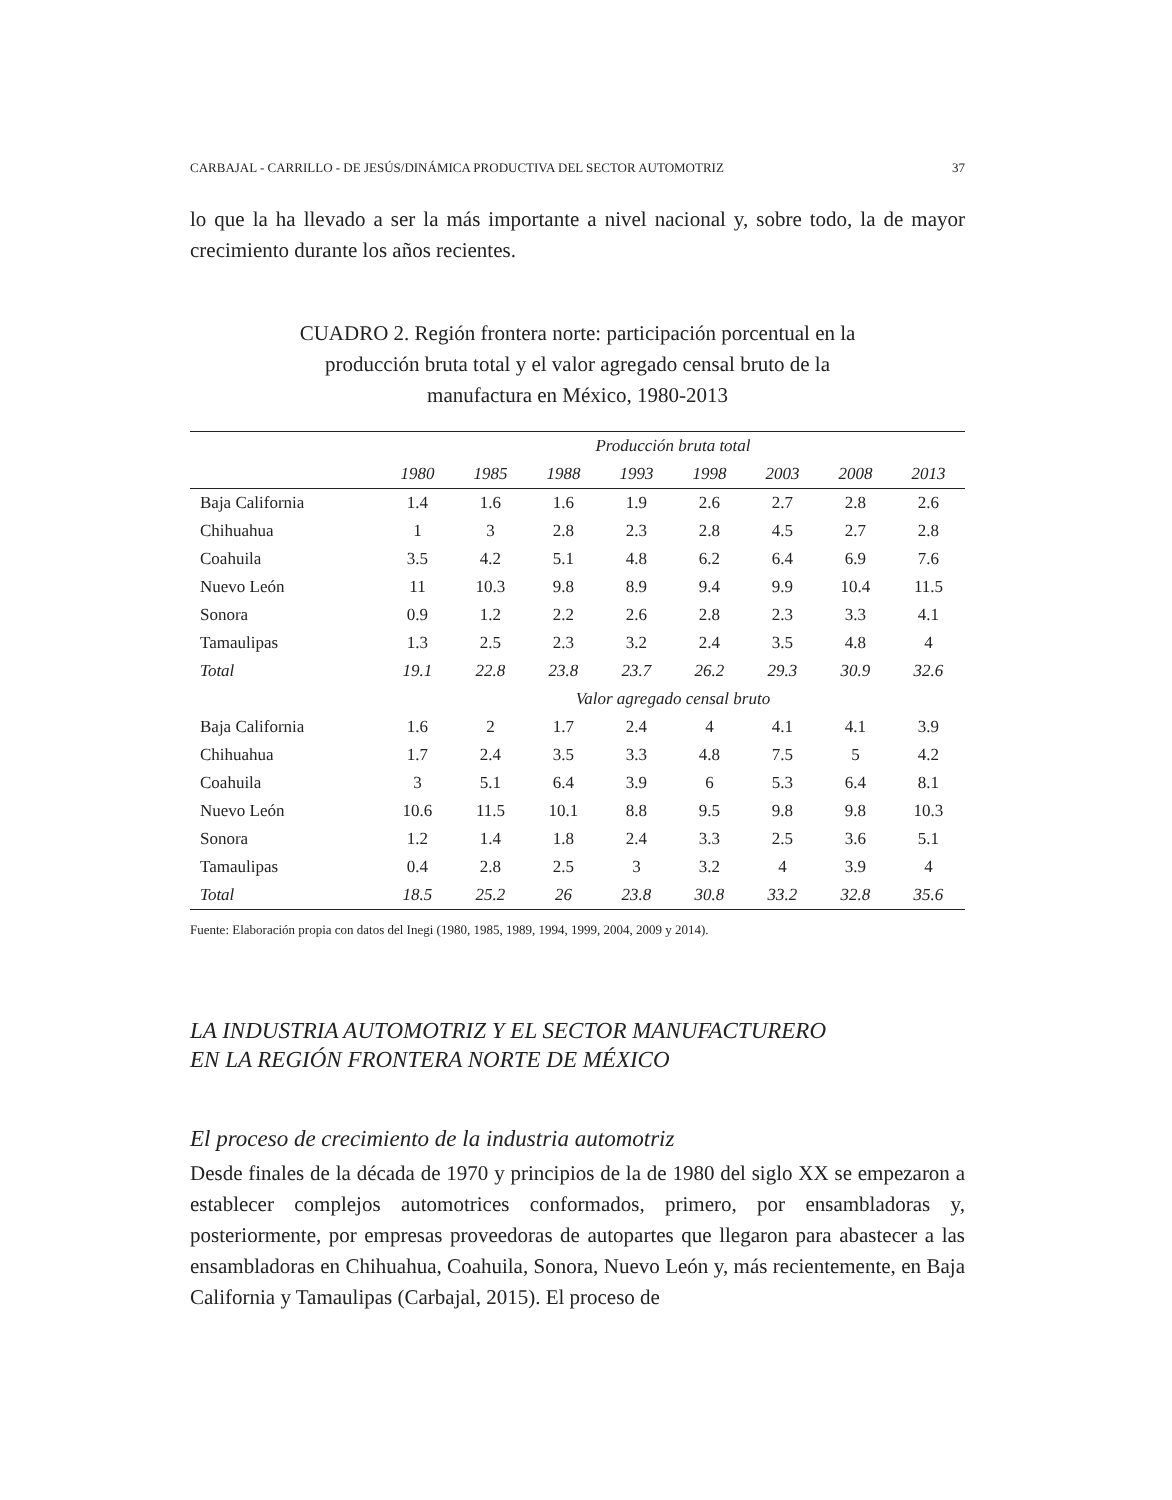CARBAJAL - CARRILLO - DE JESÚS/DINÁMICA PRODUCTIVA DEL SECTOR AUTOMOTRIZ 37
lo que la ha llevado a ser la más importante a nivel nacional y, sobre todo, la de mayor crecimiento durante los años recientes.
CUADRO 2. Región frontera norte: participación porcentual en la producción bruta total y el valor agregado censal bruto de la manufactura en México, 1980-2013
| | Producción bruta total | | | | | | | |
| --- | --- | --- | --- | --- | --- | --- | --- | --- |
| | 1980 | 1985 | 1988 | 1993 | 1998 | 2003 | 2008 | 2013 |
| Baja California | 1.4 | 1.6 | 1.6 | 1.9 | 2.6 | 2.7 | 2.8 | 2.6 |
| Chihuahua | 1 | 3 | 2.8 | 2.3 | 2.8 | 4.5 | 2.7 | 2.8 |
| Coahuila | 3.5 | 4.2 | 5.1 | 4.8 | 6.2 | 6.4 | 6.9 | 7.6 |
| Nuevo León | 11 | 10.3 | 9.8 | 8.9 | 9.4 | 9.9 | 10.4 | 11.5 |
| Sonora | 0.9 | 1.2 | 2.2 | 2.6 | 2.8 | 2.3 | 3.3 | 4.1 |
| Tamaulipas | 1.3 | 2.5 | 2.3 | 3.2 | 2.4 | 3.5 | 4.8 | 4 |
| Total | 19.1 | 22.8 | 23.8 | 23.7 | 26.2 | 29.3 | 30.9 | 32.6 |
| | Valor agregado censal bruto | | | | | | | |
| Baja California | 1.6 | 2 | 1.7 | 2.4 | 4 | 4.1 | 4.1 | 3.9 |
| Chihuahua | 1.7 | 2.4 | 3.5 | 3.3 | 4.8 | 7.5 | 5 | 4.2 |
| Coahuila | 3 | 5.1 | 6.4 | 3.9 | 6 | 5.3 | 6.4 | 8.1 |
| Nuevo León | 10.6 | 11.5 | 10.1 | 8.8 | 9.5 | 9.8 | 9.8 | 10.3 |
| Sonora | 1.2 | 1.4 | 1.8 | 2.4 | 3.3 | 2.5 | 3.6 | 5.1 |
| Tamaulipas | 0.4 | 2.8 | 2.5 | 3 | 3.2 | 4 | 3.9 | 4 |
| Total | 18.5 | 25.2 | 26 | 23.8 | 30.8 | 33.2 | 32.8 | 35.6 |
Fuente: Elaboración propia con datos del Inegi (1980, 1985, 1989, 1994, 1999, 2004, 2009 y 2014).
LA INDUSTRIA AUTOMOTRIZ Y EL SECTOR MANUFACTURERO
EN LA REGIÓN FRONTERA NORTE DE MÉXICO
El proceso de crecimiento de la industria automotriz
Desde finales de la década de 1970 y principios de la de 1980 del siglo XX se empezaron a establecer complejos automotrices conformados, primero, por ensambladoras y, posteriormente, por empresas proveedoras de autopartes que llegaron para abastecer a las ensambladoras en Chihuahua, Coahuila, Sonora, Nuevo León y, más recientemente, en Baja California y Tamaulipas (Carbajal, 2015). El proceso de